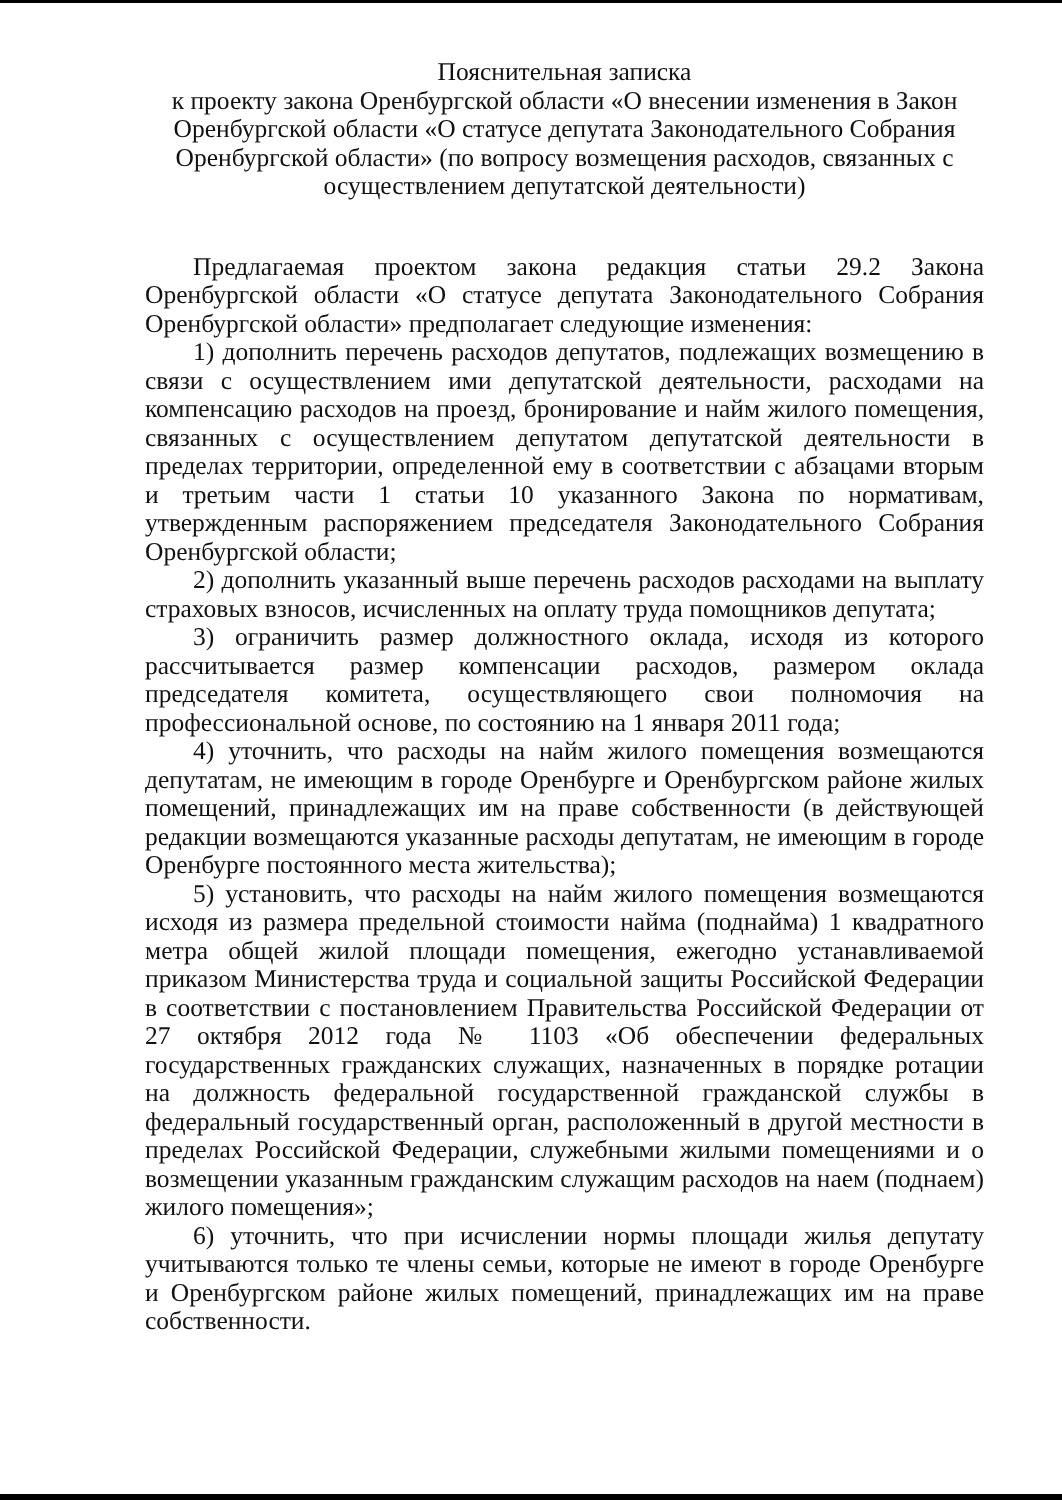Пояснительная записка
к проекту закона Оренбургской области «О внесении изменения в Закон Оренбургской области «О статусе депутата Законодательного Собрания Оренбургской области» (по вопросу возмещения расходов, связанных с осуществлением депутатской деятельности)
Предлагаемая проектом закона редакция статьи 29.2 Закона Оренбургской области «О статусе депутата Законодательного Собрания Оренбургской области» предполагает следующие изменения:
1) дополнить перечень расходов депутатов, подлежащих возмещению в связи с осуществлением ими депутатской деятельности, расходами на компенсацию расходов на проезд, бронирование и найм жилого помещения, связанных с осуществлением депутатом депутатской деятельности в пределах территории, определенной ему в соответствии с абзацами вторым и третьим части 1 статьи 10 указанного Закона по нормативам, утвержденным распоряжением председателя Законодательного Собрания Оренбургской области;
2) дополнить указанный выше перечень расходов расходами на выплату страховых взносов, исчисленных на оплату труда помощников депутата;
3) ограничить размер должностного оклада, исходя из которого рассчитывается размер компенсации расходов, размером оклада председателя комитета, осуществляющего свои полномочия на профессиональной основе, по состоянию на 1 января 2011 года;
4) уточнить, что расходы на найм жилого помещения возмещаются депутатам, не имеющим в городе Оренбурге и Оренбургском районе жилых помещений, принадлежащих им на праве собственности (в действующей редакции возмещаются указанные расходы депутатам, не имеющим в городе Оренбурге постоянного места жительства);
5) установить, что расходы на найм жилого помещения возмещаются исходя из размера предельной стоимости найма (поднайма) 1 квадратного метра общей жилой площади помещения, ежегодно устанавливаемой приказом Министерства труда и социальной защиты Российской Федерации в соответствии с постановлением Правительства Российской Федерации от 27 октября 2012 года № 1103 «Об обеспечении федеральных государственных гражданских служащих, назначенных в порядке ротации на должность федеральной государственной гражданской службы в федеральный государственный орган, расположенный в другой местности в пределах Российской Федерации, служебными жилыми помещениями и о возмещении указанным гражданским служащим расходов на наем (поднаем) жилого помещения»;
6) уточнить, что при исчислении нормы площади жилья депутату учитываются только те члены семьи, которые не имеют в городе Оренбурге и Оренбургском районе жилых помещений, принадлежащих им на праве собственности.